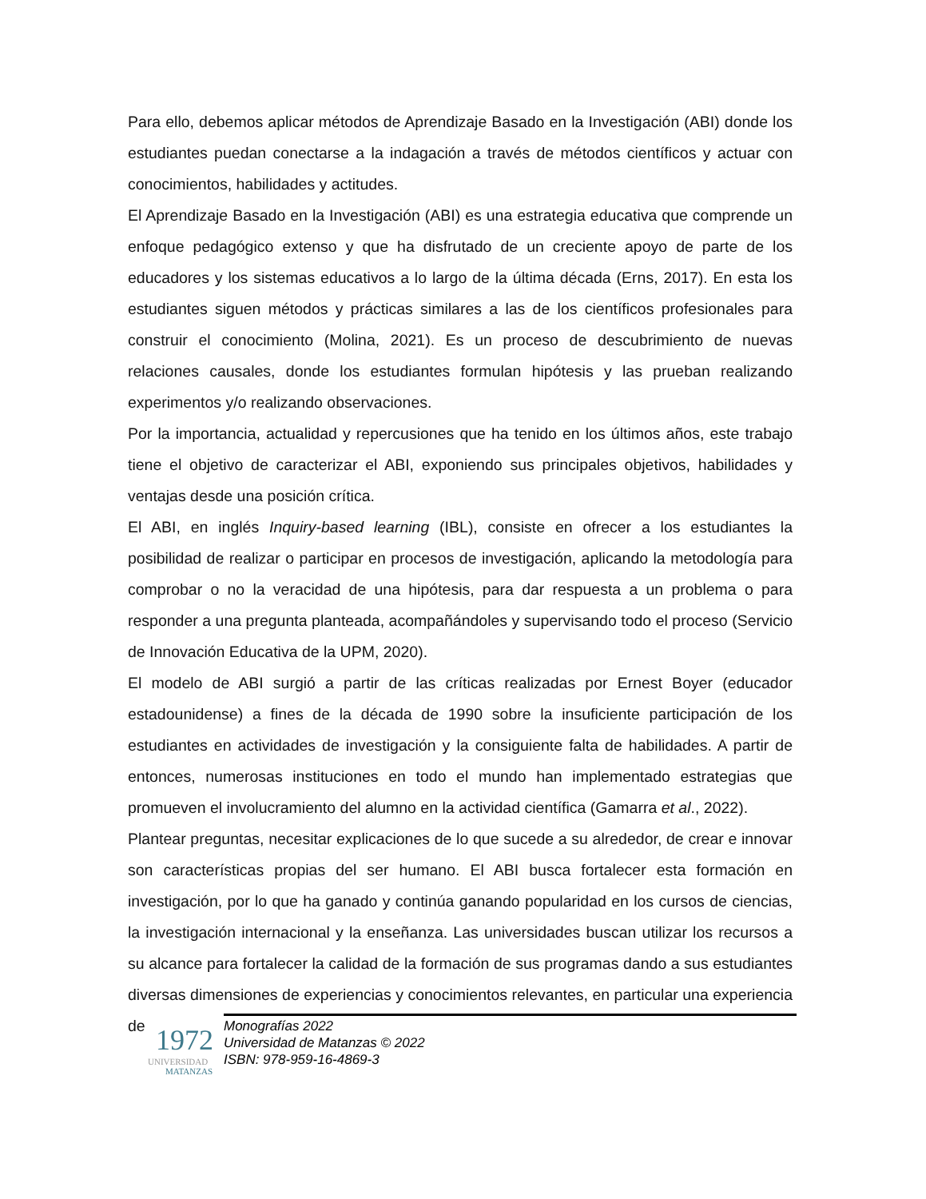Para ello, debemos aplicar métodos de Aprendizaje Basado en la Investigación (ABI) donde los estudiantes puedan conectarse a la indagación a través de métodos científicos y actuar con conocimientos, habilidades y actitudes.
El Aprendizaje Basado en la Investigación (ABI) es una estrategia educativa que comprende un enfoque pedagógico extenso y que ha disfrutado de un creciente apoyo de parte de los educadores y los sistemas educativos a lo largo de la última década (Erns, 2017). En esta los estudiantes siguen métodos y prácticas similares a las de los científicos profesionales para construir el conocimiento (Molina, 2021). Es un proceso de descubrimiento de nuevas relaciones causales, donde los estudiantes formulan hipótesis y las prueban realizando experimentos y/o realizando observaciones.
Por la importancia, actualidad y repercusiones que ha tenido en los últimos años, este trabajo tiene el objetivo de caracterizar el ABI, exponiendo sus principales objetivos, habilidades y ventajas desde una posición crítica.
El ABI, en inglés Inquiry-based learning (IBL), consiste en ofrecer a los estudiantes la posibilidad de realizar o participar en procesos de investigación, aplicando la metodología para comprobar o no la veracidad de una hipótesis, para dar respuesta a un problema o para responder a una pregunta planteada, acompañándoles y supervisando todo el proceso (Servicio de Innovación Educativa de la UPM, 2020).
El modelo de ABI surgió a partir de las críticas realizadas por Ernest Boyer (educador estadounidense) a fines de la década de 1990 sobre la insuficiente participación de los estudiantes en actividades de investigación y la consiguiente falta de habilidades. A partir de entonces, numerosas instituciones en todo el mundo han implementado estrategias que promueven el involucramiento del alumno en la actividad científica (Gamarra et al., 2022).
Plantear preguntas, necesitar explicaciones de lo que sucede a su alrededor, de crear e innovar son características propias del ser humano. El ABI busca fortalecer esta formación en investigación, por lo que ha ganado y continúa ganando popularidad en los cursos de ciencias, la investigación internacional y la enseñanza. Las universidades buscan utilizar los recursos a su alcance para fortalecer la calidad de la formación de sus programas dando a sus estudiantes diversas dimensiones de experiencias y conocimientos relevantes, en particular una experiencia de
1972
UNIVERSIDAD
MATANZAS
Monografías 2022
Universidad de Matanzas © 2022
ISBN: 978-959-16-4869-3